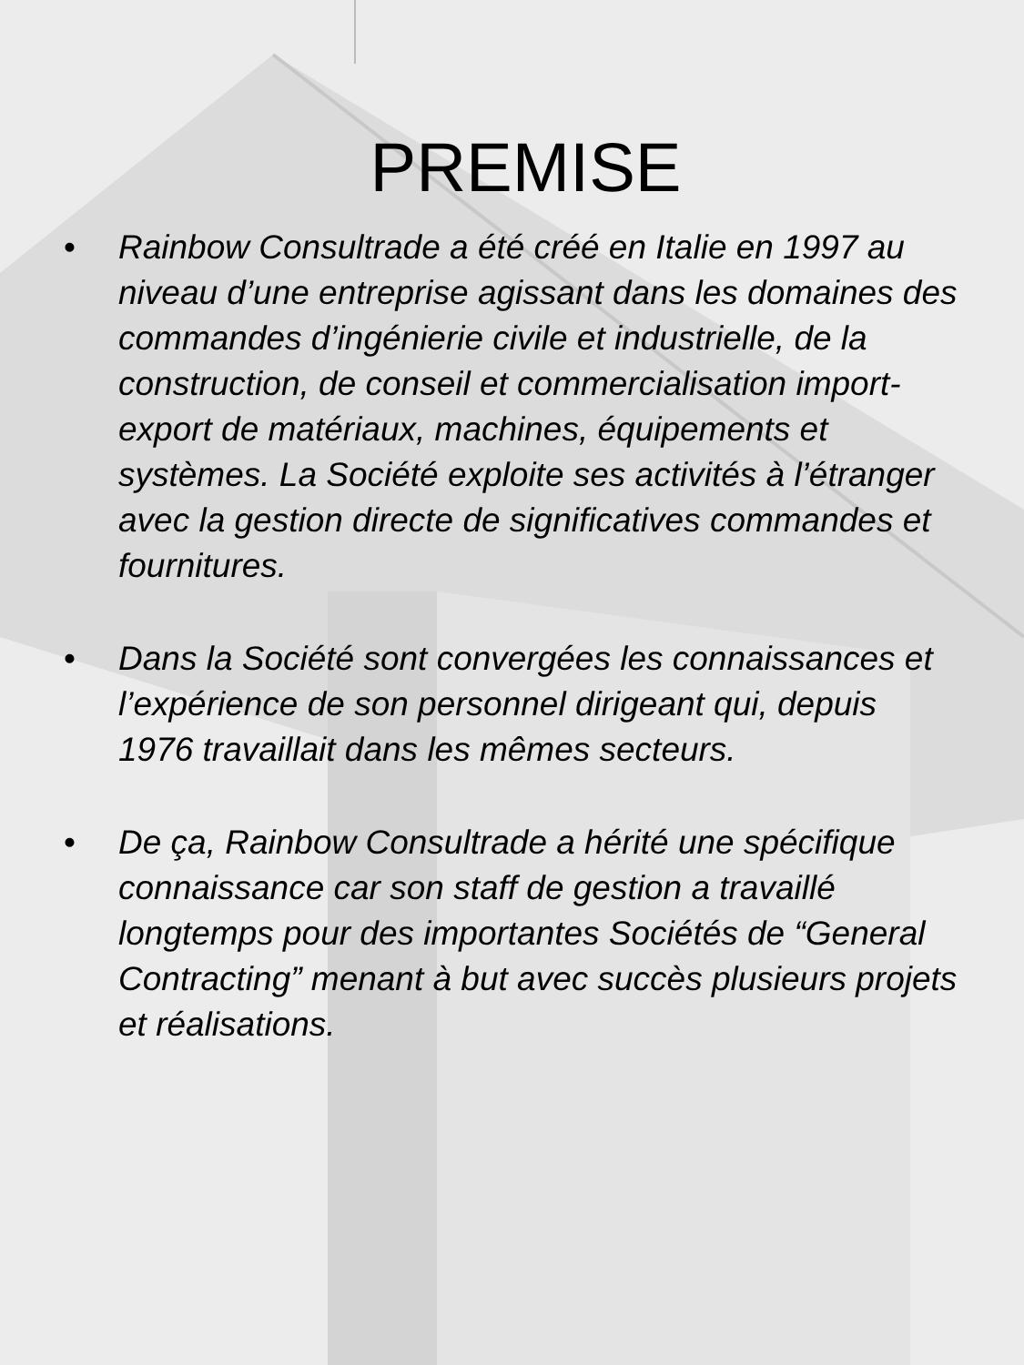PREMISE
• Rainbow Consultrade a été créé en Italie en 1997 au niveau d’une entreprise agissant dans les domaines des commandes d’ingénierie civile et industrielle, de la construction, de conseil et commercialisation import-export de matériaux, machines, équipements et systèmes. La Société exploite ses activités à l’étranger avec la gestion directe de significatives commandes et fournitures.
• Dans la Société sont convergées les connaissances et l’expérience de son personnel dirigeant qui, depuis 1976 travaillait dans les mêmes secteurs.
• De ça, Rainbow Consultrade a hérité une spécifique connaissance car son staff de gestion a travaillé longtemps pour des importantes Sociétés de “General Contracting” menant à but avec succès plusieurs projets et réalisations.